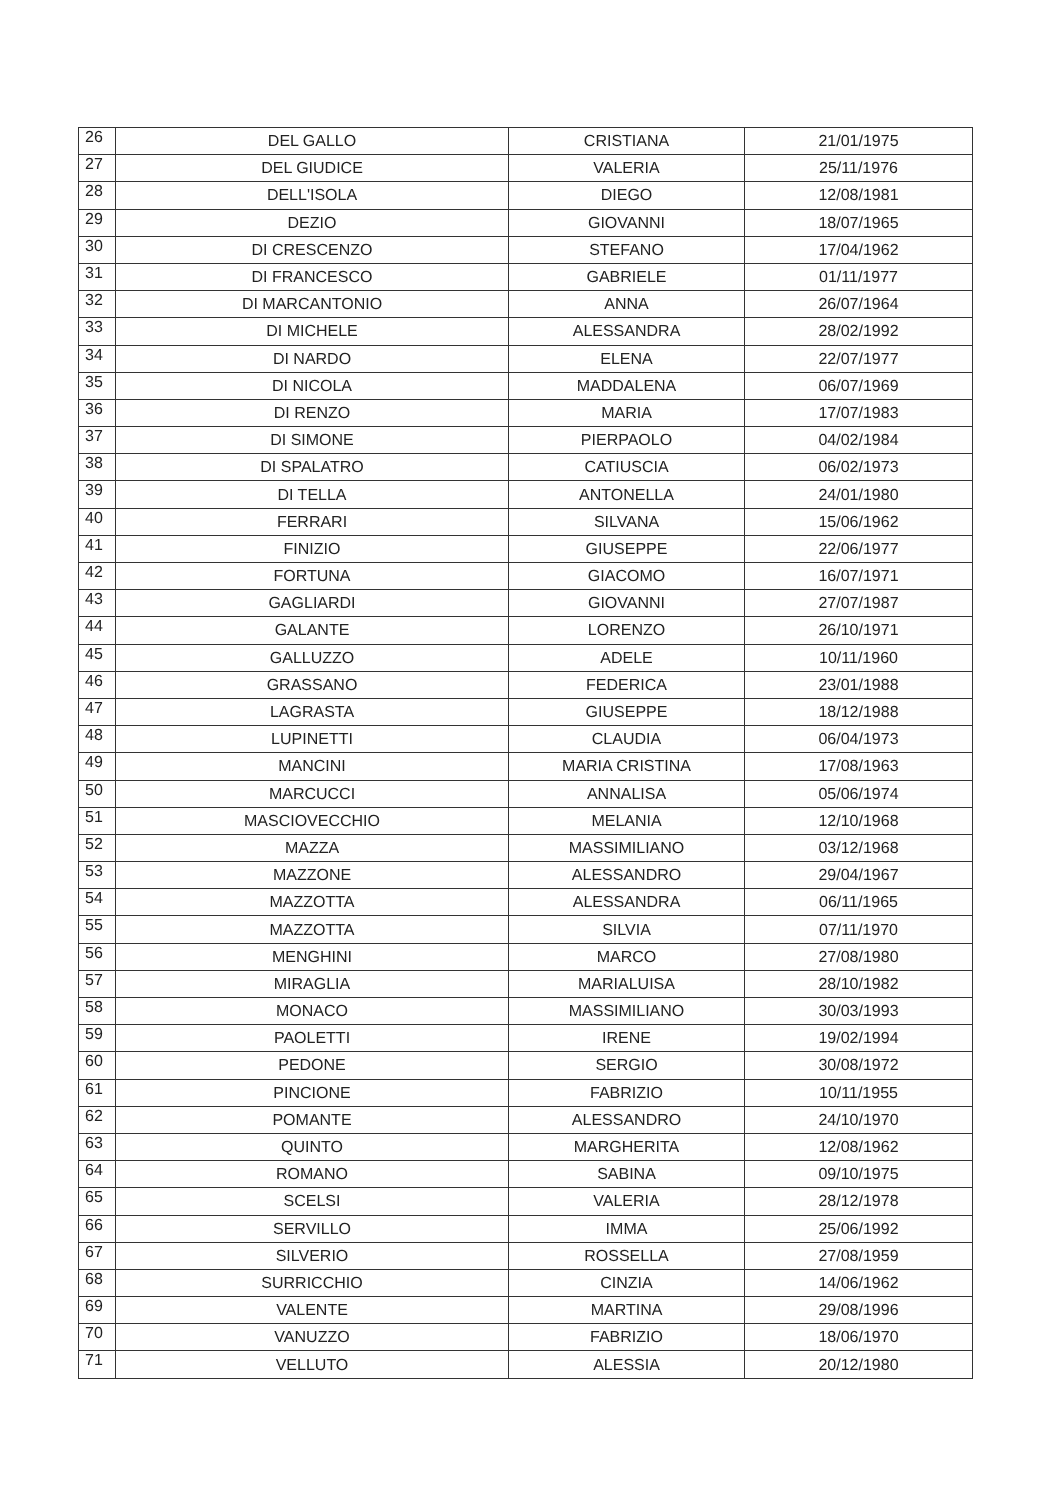| 26 | DEL GALLO | CRISTIANA | 21/01/1975 |
| 27 | DEL GIUDICE | VALERIA | 25/11/1976 |
| 28 | DELL'ISOLA | DIEGO | 12/08/1981 |
| 29 | DEZIO | GIOVANNI | 18/07/1965 |
| 30 | DI CRESCENZO | STEFANO | 17/04/1962 |
| 31 | DI FRANCESCO | GABRIELE | 01/11/1977 |
| 32 | DI MARCANTONIO | ANNA | 26/07/1964 |
| 33 | DI MICHELE | ALESSANDRA | 28/02/1992 |
| 34 | DI NARDO | ELENA | 22/07/1977 |
| 35 | DI NICOLA | MADDALENA | 06/07/1969 |
| 36 | DI RENZO | MARIA | 17/07/1983 |
| 37 | DI SIMONE | PIERPAOLO | 04/02/1984 |
| 38 | DI SPALATRO | CATIUSCIA | 06/02/1973 |
| 39 | DI TELLA | ANTONELLA | 24/01/1980 |
| 40 | FERRARI | SILVANA | 15/06/1962 |
| 41 | FINIZIO | GIUSEPPE | 22/06/1977 |
| 42 | FORTUNA | GIACOMO | 16/07/1971 |
| 43 | GAGLIARDI | GIOVANNI | 27/07/1987 |
| 44 | GALANTE | LORENZO | 26/10/1971 |
| 45 | GALLUZZO | ADELE | 10/11/1960 |
| 46 | GRASSANO | FEDERICA | 23/01/1988 |
| 47 | LAGRASTA | GIUSEPPE | 18/12/1988 |
| 48 | LUPINETTI | CLAUDIA | 06/04/1973 |
| 49 | MANCINI | MARIA CRISTINA | 17/08/1963 |
| 50 | MARCUCCI | ANNALISA | 05/06/1974 |
| 51 | MASCIOVECCHIO | MELANIA | 12/10/1968 |
| 52 | MAZZA | MASSIMILIANO | 03/12/1968 |
| 53 | MAZZONE | ALESSANDRO | 29/04/1967 |
| 54 | MAZZOTTA | ALESSANDRA | 06/11/1965 |
| 55 | MAZZOTTA | SILVIA | 07/11/1970 |
| 56 | MENGHINI | MARCO | 27/08/1980 |
| 57 | MIRAGLIA | MARIALUISA | 28/10/1982 |
| 58 | MONACO | MASSIMILIANO | 30/03/1993 |
| 59 | PAOLETTI | IRENE | 19/02/1994 |
| 60 | PEDONE | SERGIO | 30/08/1972 |
| 61 | PINCIONE | FABRIZIO | 10/11/1955 |
| 62 | POMANTE | ALESSANDRO | 24/10/1970 |
| 63 | QUINTO | MARGHERITA | 12/08/1962 |
| 64 | ROMANO | SABINA | 09/10/1975 |
| 65 | SCELSI | VALERIA | 28/12/1978 |
| 66 | SERVILLO | IMMA | 25/06/1992 |
| 67 | SILVERIO | ROSSELLA | 27/08/1959 |
| 68 | SURRICCHIO | CINZIA | 14/06/1962 |
| 69 | VALENTE | MARTINA | 29/08/1996 |
| 70 | VANUZZO | FABRIZIO | 18/06/1970 |
| 71 | VELLUTO | ALESSIA | 20/12/1980 |